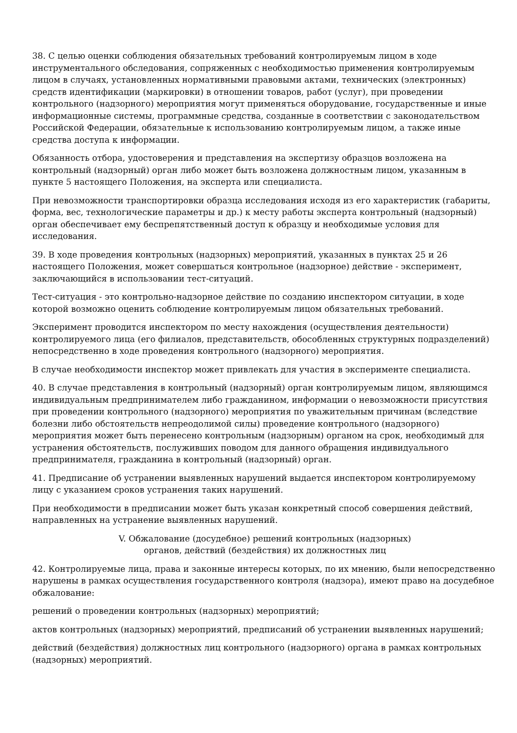38. С целью оценки соблюдения обязательных требований контролируемым лицом в ходе инструментального обследования, сопряженных с необходимостью применения контролируемым лицом в случаях, установленных нормативными правовыми актами, технических (электронных) средств идентификации (маркировки) в отношении товаров, работ (услуг), при проведении контрольного (надзорного) мероприятия могут применяться оборудование, государственные и иные информационные системы, программные средства, созданные в соответствии с законодательством Российской Федерации, обязательные к использованию контролируемым лицом, а также иные средства доступа к информации.
Обязанность отбора, удостоверения и представления на экспертизу образцов возложена на контрольный (надзорный) орган либо может быть возложена должностным лицом, указанным в пункте 5 настоящего Положения, на эксперта или специалиста.
При невозможности транспортировки образца исследования исходя из его характеристик (габариты, форма, вес, технологические параметры и др.) к месту работы эксперта контрольный (надзорный) орган обеспечивает ему беспрепятственный доступ к образцу и необходимые условия для исследования.
39. В ходе проведения контрольных (надзорных) мероприятий, указанных в пунктах 25 и 26 настоящего Положения, может совершаться контрольное (надзорное) действие - эксперимент, заключающийся в использовании тест-ситуаций.
Тест-ситуация - это контрольно-надзорное действие по созданию инспектором ситуации, в ходе которой возможно оценить соблюдение контролируемым лицом обязательных требований.
Эксперимент проводится инспектором по месту нахождения (осуществления деятельности) контролируемого лица (его филиалов, представительств, обособленных структурных подразделений) непосредственно в ходе проведения контрольного (надзорного) мероприятия.
В случае необходимости инспектор может привлекать для участия в эксперименте специалиста.
40. В случае представления в контрольный (надзорный) орган контролируемым лицом, являющимся индивидуальным предпринимателем либо гражданином, информации о невозможности присутствия при проведении контрольного (надзорного) мероприятия по уважительным причинам (вследствие болезни либо обстоятельств непреодолимой силы) проведение контрольного (надзорного) мероприятия может быть перенесено контрольным (надзорным) органом на срок, необходимый для устранения обстоятельств, послуживших поводом для данного обращения индивидуального предпринимателя, гражданина в контрольный (надзорный) орган.
41. Предписание об устранении выявленных нарушений выдается инспектором контролируемому лицу с указанием сроков устранения таких нарушений.
При необходимости в предписании может быть указан конкретный способ совершения действий, направленных на устранение выявленных нарушений.
V. Обжалование (досудебное) решений контрольных (надзорных)
органов, действий (бездействия) их должностных лиц
42. Контролируемые лица, права и законные интересы которых, по их мнению, были непосредственно нарушены в рамках осуществления государственного контроля (надзора), имеют право на досудебное обжалование:
решений о проведении контрольных (надзорных) мероприятий;
актов контрольных (надзорных) мероприятий, предписаний об устранении выявленных нарушений;
действий (бездействия) должностных лиц контрольного (надзорного) органа в рамках контрольных (надзорных) мероприятий.